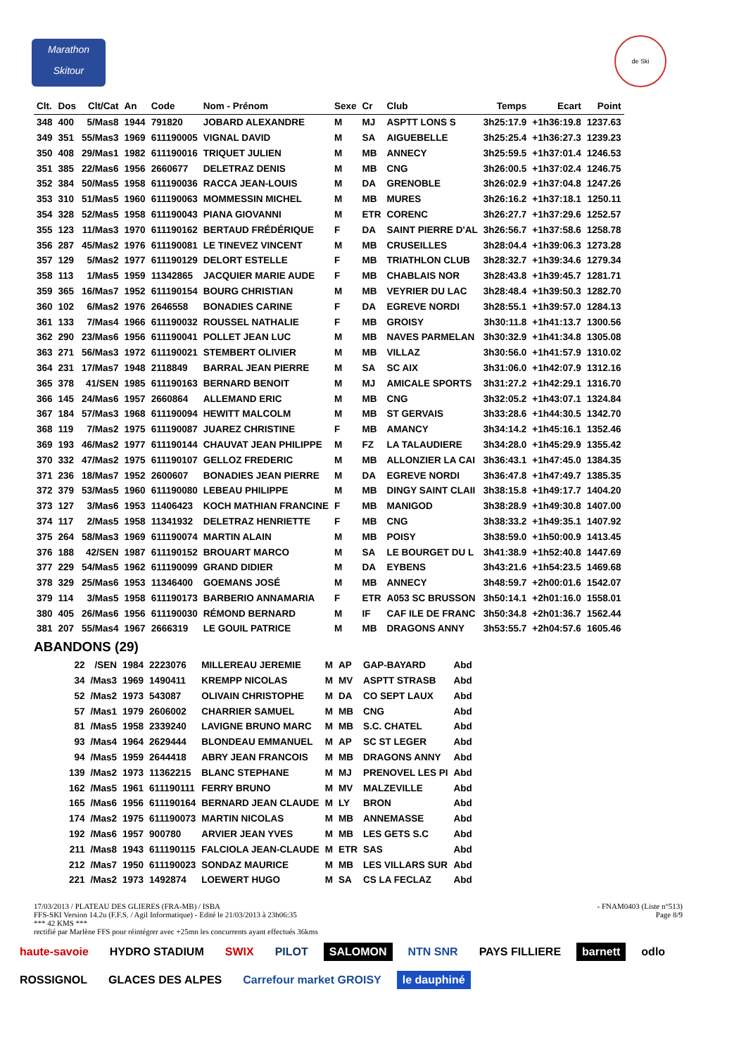Marathon
Skitour
de Ski
| Clt. | Dos | Clt/Cat | An | Code | Nom - Prénom | Sexe | Cr | Club | Temps | Ecart | Point |
| --- | --- | --- | --- | --- | --- | --- | --- | --- | --- | --- | --- |
| 348 | 400 | 5/Mas8 | 1944 | 791820 | JOBARD ALEXANDRE | M | MJ | ASPTT LONS S | 3h25:17.9 | +1h36:19.8 | 1237.63 |
| 349 | 351 | 55/Mas3 | 1969 | 611190005 | VIGNAL DAVID | M | SA | AIGUEBELLE | 3h25:25.4 | +1h36:27.3 | 1239.23 |
| 350 | 408 | 29/Mas1 | 1982 | 611190016 | TRIQUET JULIEN | M | MB | ANNECY | 3h25:59.5 | +1h37:01.4 | 1246.53 |
| 351 | 385 | 22/Mas6 | 1956 | 2660677 | DELETRAZ DENIS | M | MB | CNG | 3h26:00.5 | +1h37:02.4 | 1246.75 |
| 352 | 384 | 50/Mas5 | 1958 | 611190036 | RACCA JEAN-LOUIS | M | DA | GRENOBLE | 3h26:02.9 | +1h37:04.8 | 1247.26 |
| 353 | 310 | 51/Mas5 | 1960 | 611190063 | MOMMESSIN MICHEL | M | MB | MURES | 3h26:16.2 | +1h37:18.1 | 1250.11 |
| 354 | 328 | 52/Mas5 | 1958 | 611190043 | PIANA GIOVANNI | M | ETR | CORENC | 3h26:27.7 | +1h37:29.6 | 1252.57 |
| 355 | 123 | 11/Mas3 | 1970 | 611190162 | BERTAUD FRÉDÉRIQUE | F | DA | SAINT PIERRE D'AL | 3h26:56.7 | +1h37:58.6 | 1258.78 |
| 356 | 287 | 45/Mas2 | 1976 | 611190081 | LE TINEVEZ VINCENT | M | MB | CRUSEILLES | 3h28:04.4 | +1h39:06.3 | 1273.28 |
| 357 | 129 | 5/Mas2 | 1977 | 611190129 | DELORT ESTELLE | F | MB | TRIATHLON CLUB | 3h28:32.7 | +1h39:34.6 | 1279.34 |
| 358 | 113 | 1/Mas5 | 1959 | 11342865 | JACQUIER MARIE AUDE | F | MB | CHABLAIS NOR | 3h28:43.8 | +1h39:45.7 | 1281.71 |
| 359 | 365 | 16/Mas7 | 1952 | 611190154 | BOURG CHRISTIAN | M | MB | VEYRIER DU LAC | 3h28:48.4 | +1h39:50.3 | 1282.70 |
| 360 | 102 | 6/Mas2 | 1976 | 2646558 | BONADIES CARINE | F | DA | EGREVE NORDI | 3h28:55.1 | +1h39:57.0 | 1284.13 |
| 361 | 133 | 7/Mas4 | 1966 | 611190032 | ROUSSEL NATHALIE | F | MB | GROISY | 3h30:11.8 | +1h41:13.7 | 1300.56 |
| 362 | 290 | 23/Mas6 | 1956 | 611190041 | POLLET JEAN LUC | M | MB | NAVES PARMELAN | 3h30:32.9 | +1h41:34.8 | 1305.08 |
| 363 | 271 | 56/Mas3 | 1972 | 611190021 | STEMBERT OLIVIER | M | MB | VILLAZ | 3h30:56.0 | +1h41:57.9 | 1310.02 |
| 364 | 231 | 17/Mas7 | 1948 | 2118849 | BARRAL JEAN PIERRE | M | SA | SC AIX | 3h31:06.0 | +1h42:07.9 | 1312.16 |
| 365 | 378 | 41/SEN | 1985 | 611190163 | BERNARD BENOIT | M | MJ | AMICALE SPORTS | 3h31:27.2 | +1h42:29.1 | 1316.70 |
| 366 | 145 | 24/Mas6 | 1957 | 2660864 | ALLEMAND ERIC | M | MB | CNG | 3h32:05.2 | +1h43:07.1 | 1324.84 |
| 367 | 184 | 57/Mas3 | 1968 | 611190094 | HEWITT MALCOLM | M | MB | ST GERVAIS | 3h33:28.6 | +1h44:30.5 | 1342.70 |
| 368 | 119 | 7/Mas2 | 1975 | 611190087 | JUAREZ CHRISTINE | F | MB | AMANCY | 3h34:14.2 | +1h45:16.1 | 1352.46 |
| 369 | 193 | 46/Mas2 | 1977 | 611190144 | CHAUVAT JEAN PHILIPPE | M | FZ | LA TALAUDIERE | 3h34:28.0 | +1h45:29.9 | 1355.42 |
| 370 | 332 | 47/Mas2 | 1975 | 611190107 | GELLOZ FREDERIC | M | MB | ALLONZIER LA CAI | 3h36:43.1 | +1h47:45.0 | 1384.35 |
| 371 | 236 | 18/Mas7 | 1952 | 2600607 | BONADIES JEAN PIERRE | M | DA | EGREVE NORDI | 3h36:47.8 | +1h47:49.7 | 1385.35 |
| 372 | 379 | 53/Mas5 | 1960 | 611190080 | LEBEAU PHILIPPE | M | MB | DINGY SAINT CLAII | 3h38:15.8 | +1h49:17.7 | 1404.20 |
| 373 | 127 | 3/Mas6 | 1953 | 11406423 | KOCH MATHIAN FRANCINE | F | MB | MANIGOD | 3h38:28.9 | +1h49:30.8 | 1407.00 |
| 374 | 117 | 2/Mas5 | 1958 | 11341932 | DELETRAZ HENRIETTE | F | MB | CNG | 3h38:33.2 | +1h49:35.1 | 1407.92 |
| 375 | 264 | 58/Mas3 | 1969 | 611190074 | MARTIN ALAIN | M | MB | POISY | 3h38:59.0 | +1h50:00.9 | 1413.45 |
| 376 | 188 | 42/SEN | 1987 | 611190152 | BROUART MARCO | M | SA | LE BOURGET DU L | 3h41:38.9 | +1h52:40.8 | 1447.69 |
| 377 | 229 | 54/Mas5 | 1962 | 611190099 | GRAND DIDIER | M | DA | EYBENS | 3h43:21.6 | +1h54:23.5 | 1469.68 |
| 378 | 329 | 25/Mas6 | 1953 | 11346400 | GOEMANS JOSÉ | M | MB | ANNECY | 3h48:59.7 | +2h00:01.6 | 1542.07 |
| 379 | 114 | 3/Mas5 | 1958 | 611190173 | BARBERIO ANNAMARIA | F | ETR | A053 SC BRUSSON | 3h50:14.1 | +2h01:16.0 | 1558.01 |
| 380 | 405 | 26/Mas6 | 1956 | 611190030 | RÉMOND BERNARD | M | IF | CAF ILE DE FRANC | 3h50:34.8 | +2h01:36.7 | 1562.44 |
| 381 | 207 | 55/Mas4 | 1967 | 2666319 | LE GOUIL PATRICE | M | MB | DRAGONS ANNY | 3h53:55.7 | +2h04:57.6 | 1605.46 |
ABANDONS (29)
| | 22 | /SEN | 1984 | 2223076 | MILLEREAU JEREMIE | M | AP | GAP-BAYARD | Abd |
| | 34 | /Mas3 | 1969 | 1490411 | KREMPP NICOLAS | M | MV | ASPTT STRASB | Abd |
| | 52 | /Mas2 | 1973 | 543087 | OLIVAIN CHRISTOPHE | M | DA | CO SEPT LAUX | Abd |
| | 57 | /Mas1 | 1979 | 2606002 | CHARRIER SAMUEL | M | MB | CNG | Abd |
| | 81 | /Mas5 | 1958 | 2339240 | LAVIGNE BRUNO MARC | M | MB | S.C. CHATEL | Abd |
| | 93 | /Mas4 | 1964 | 2629444 | BLONDEAU EMMANUEL | M | AP | SC ST LEGER | Abd |
| | 94 | /Mas5 | 1959 | 2644418 | ABRY JEAN FRANCOIS | M | MB | DRAGONS ANNY | Abd |
| | 139 | /Mas2 | 1973 | 11362215 | BLANC STEPHANE | M | MJ | PRENOVEL LES PI | Abd |
| | 162 | /Mas5 | 1961 | 611190111 | FERRY BRUNO | M | MV | MALZEVILLE | Abd |
| | 165 | /Mas6 | 1956 | 611190164 | BERNARD JEAN CLAUDE | M | LY | BRON | Abd |
| | 174 | /Mas2 | 1975 | 611190073 | MARTIN NICOLAS | M | MB | ANNEMASSE | Abd |
| | 192 | /Mas6 | 1957 | 900780 | ARVIER JEAN YVES | M | MB | LES GETS S.C | Abd |
| | 211 | /Mas8 | 1943 | 611190115 | FALCIOLA JEAN-CLAUDE | M | ETR | SAS | Abd |
| | 212 | /Mas7 | 1950 | 611190023 | SONDAZ MAURICE | M | MB | LES VILLARS SUR | Abd |
| | 221 | /Mas2 | 1973 | 1492874 | LOEWERT HUGO | M | SA | CS LA FECLAZ | Abd |
17/03/2013 / PLATEAU DES GLIERES (FRA-MB) / ISBA - FNAM0403 (Liste n°513)
FFS-SKI Version 14.2u (F.F.S. / Agil Informatique) - Edité le 21/03/2013 à 23h06:35 Page 8/9
*** 42 KMS ***
rectifié par Marlène FFS pour réintégrer avec +25mn les concurrents ayant effectués 36kms
haute-savoie HYDRO STADIUM SWIX PILOT SALOMON NTN SNR PAYS FILLIERE barnett odlo ROSSIGNOL GLACES DES ALPES Carrefour market GROISY le dauphiné